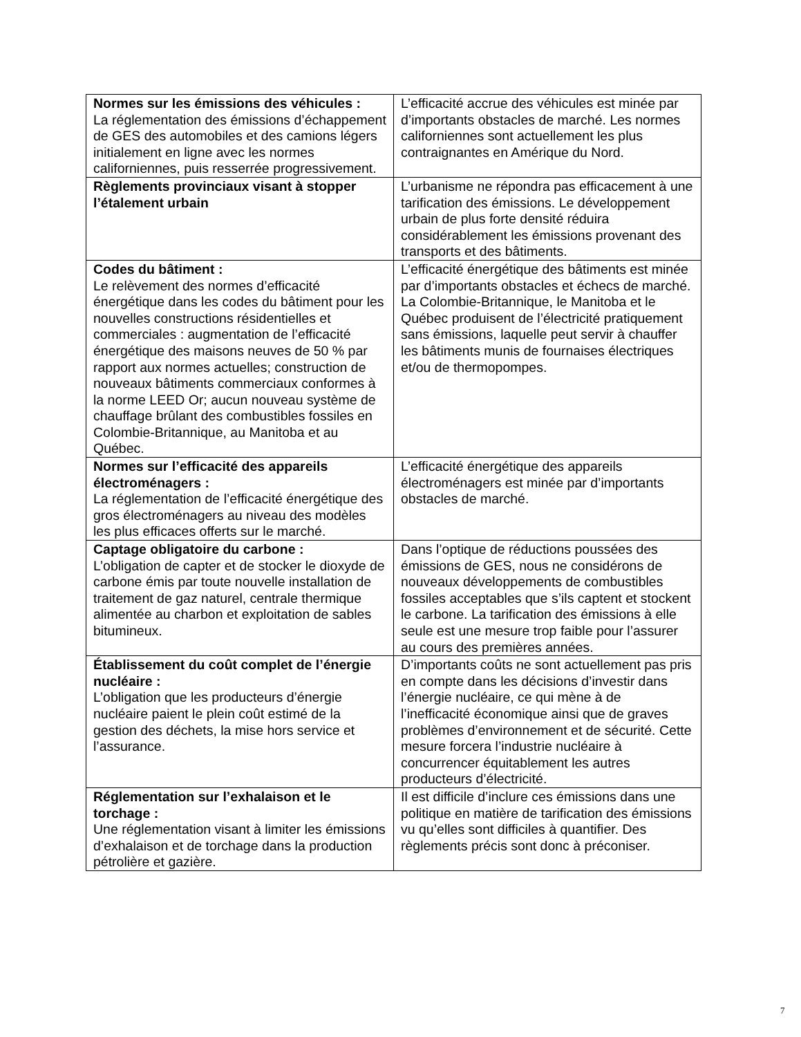| Normes sur les émissions des véhicules : La réglementation des émissions d’échappement de GES des automobiles et des camions légers initialement en ligne avec les normes californiennes, puis resserrée progressivement. | L’efficacité accrue des véhicules est minée par d’importants obstacles de marché. Les normes californiennes sont actuellement les plus contraignantes en Amérique du Nord. |
| Règlements provinciaux visant à stopper l’étalement urbain | L’urbanisme ne répondra pas efficacement à une tarification des émissions. Le développement urbain de plus forte densité réduira considérablement les émissions provenant des transports et des bâtiments. |
| Codes du bâtiment : Le relèvement des normes d’efficacité énergétique dans les codes du bâtiment pour les nouvelles constructions résidentielles et commerciales : augmentation de l’efficacité énergétique des maisons neuves de 50 % par rapport aux normes actuelles; construction de nouveaux bâtiments commerciaux conformes à la norme LEED Or; aucun nouveau système de chauffage brûlant des combustibles fossiles en Colombie-Britannique, au Manitoba et au Québec. | L’efficacité énergétique des bâtiments est minée par d’importants obstacles et échecs de marché. La Colombie-Britannique, le Manitoba et le Québec produisent de l’électricité pratiquement sans émissions, laquelle peut servir à chauffer les bâtiments munis de fournaises électriques et/ou de thermopompes. |
| Normes sur l’efficacité des appareils électroménagers : La réglementation de l’efficacité énergétique des gros électroménagers au niveau des modèles les plus efficaces offerts sur le marché. | L’efficacité énergétique des appareils électroménagers est minée par d’importants obstacles de marché. |
| Captage obligatoire du carbone : L’obligation de capter et de stocker le dioxyde de carbone émis par toute nouvelle installation de traitement de gaz naturel, centrale thermique alimentée au charbon et exploitation de sables bitumineux. | Dans l’optique de réductions poussées des émissions de GES, nous ne considérons de nouveaux développements de combustibles fossiles acceptables que s’ils captent et stockent le carbone. La tarification des émissions à elle seule est une mesure trop faible pour l’assurer au cours des premières années. |
| Établissement du coût complet de l’énergie nucléaire : L’obligation que les producteurs d’énergie nucléaire paient le plein coût estimé de la gestion des déchets, la mise hors service et l’assurance. | D’importants coûts ne sont actuellement pas pris en compte dans les décisions d’investir dans l’énergie nucléaire, ce qui mène à de l’inefficacité économique ainsi que de graves problèmes d’environnement et de sécurité. Cette mesure forcera l’industrie nucléaire à concurrencer équitablement les autres producteurs d’électricité. |
| Réglementation sur l’exhalaison et le torchage : Une réglementation visant à limiter les émissions d’exhalaison et de torchage dans la production pétrolière et gazière. | Il est difficile d’inclure ces émissions dans une politique en matière de tarification des émissions vu qu’elles sont difficiles à quantifier. Des règlements précis sont donc à préconiser. |
7